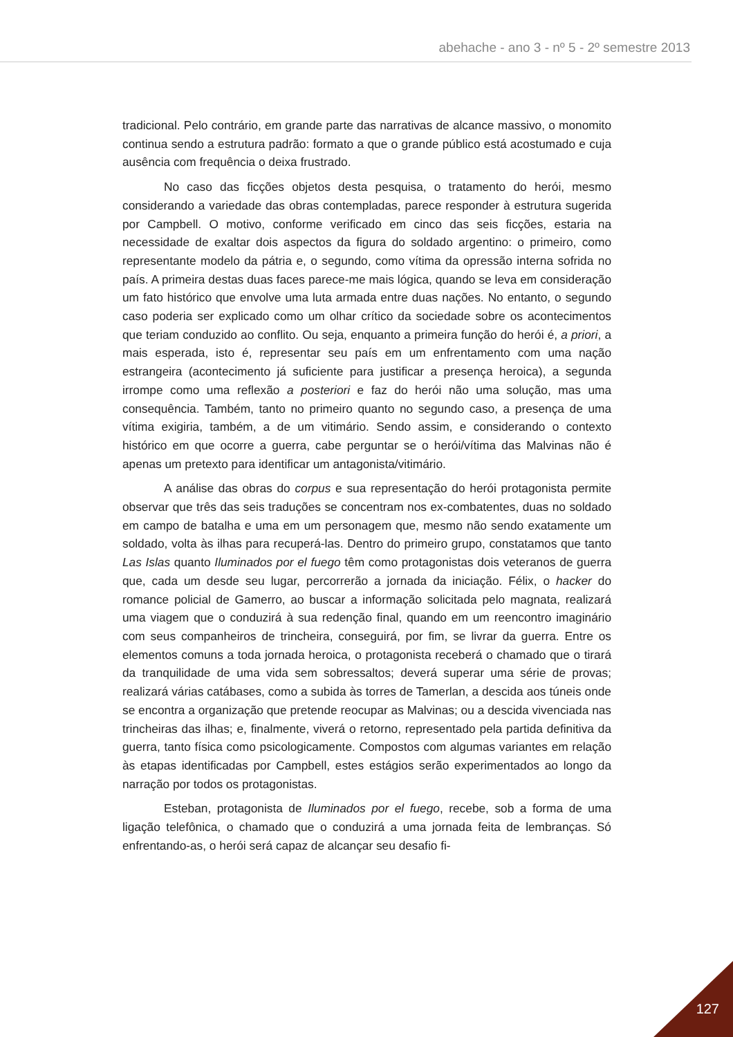abehache - ano 3 - nº 5 - 2º semestre 2013
tradicional. Pelo contrário, em grande parte das narrativas de alcance massivo, o monomito continua sendo a estrutura padrão: formato a que o grande público está acostumado e cuja ausência com frequência o deixa frustrado.
No caso das ficções objetos desta pesquisa, o tratamento do herói, mesmo considerando a variedade das obras contempladas, parece responder à estrutura sugerida por Campbell. O motivo, conforme verificado em cinco das seis ficções, estaria na necessidade de exaltar dois aspectos da figura do soldado argentino: o primeiro, como representante modelo da pátria e, o segundo, como vítima da opressão interna sofrida no país. A primeira destas duas faces parece-me mais lógica, quando se leva em consideração um fato histórico que envolve uma luta armada entre duas nações. No entanto, o segundo caso poderia ser explicado como um olhar crítico da sociedade sobre os acontecimentos que teriam conduzido ao conflito. Ou seja, enquanto a primeira função do herói é, a priori, a mais esperada, isto é, representar seu país em um enfrentamento com uma nação estrangeira (acontecimento já suficiente para justificar a presença heroica), a segunda irrompe como uma reflexão a posteriori e faz do herói não uma solução, mas uma consequência. Também, tanto no primeiro quanto no segundo caso, a presença de uma vítima exigiria, também, a de um vitimário. Sendo assim, e considerando o contexto histórico em que ocorre a guerra, cabe perguntar se o herói/vítima das Malvinas não é apenas um pretexto para identificar um antagonista/vitimário.
A análise das obras do corpus e sua representação do herói protagonista permite observar que três das seis traduções se concentram nos ex-combatentes, duas no soldado em campo de batalha e uma em um personagem que, mesmo não sendo exatamente um soldado, volta às ilhas para recuperá-las. Dentro do primeiro grupo, constatamos que tanto Las Islas quanto Iluminados por el fuego têm como protagonistas dois veteranos de guerra que, cada um desde seu lugar, percorrerão a jornada da iniciação. Félix, o hacker do romance policial de Gamerro, ao buscar a informação solicitada pelo magnata, realizará uma viagem que o conduzirá à sua redenção final, quando em um reencontro imaginário com seus companheiros de trincheira, conseguirá, por fim, se livrar da guerra. Entre os elementos comuns a toda jornada heroica, o protagonista receberá o chamado que o tirará da tranquilidade de uma vida sem sobressaltos; deverá superar uma série de provas; realizará várias catábases, como a subida às torres de Tamerlan, a descida aos túneis onde se encontra a organização que pretende reocupar as Malvinas; ou a descida vivenciada nas trincheiras das ilhas; e, finalmente, viverá o retorno, representado pela partida definitiva da guerra, tanto física como psicologicamente. Compostos com algumas variantes em relação às etapas identificadas por Campbell, estes estágios serão experimentados ao longo da narração por todos os protagonistas.
Esteban, protagonista de Iluminados por el fuego, recebe, sob a forma de uma ligação telefônica, o chamado que o conduzirá a uma jornada feita de lembranças. Só enfrentando-as, o herói será capaz de alcançar seu desafio fi-
127